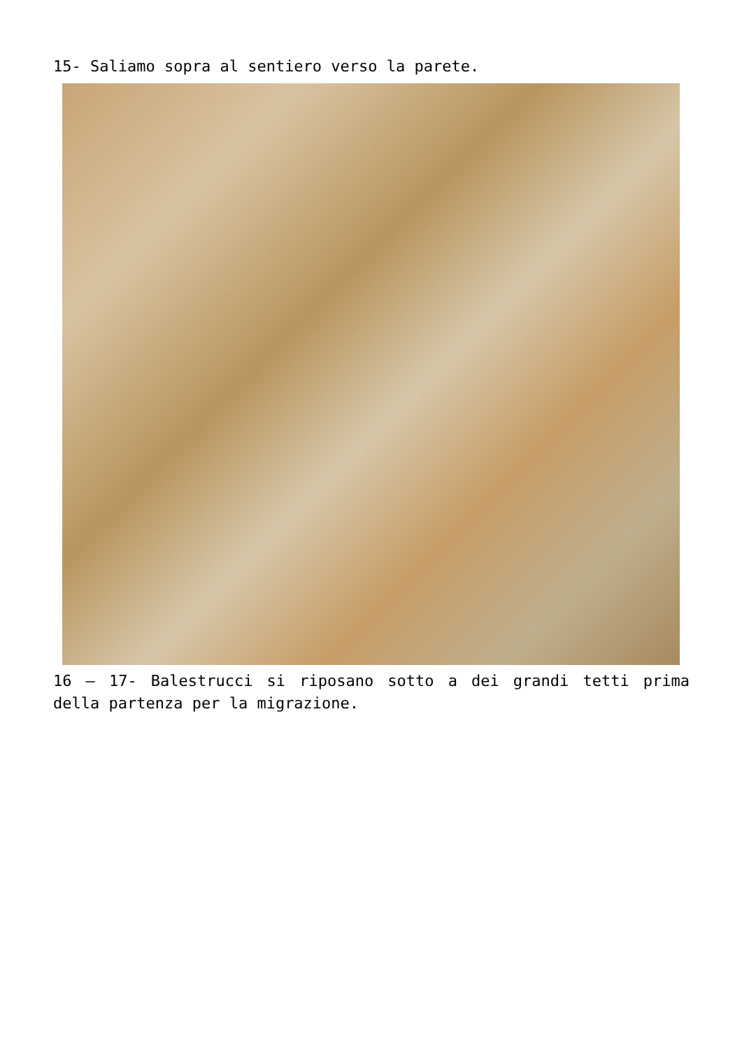15- Saliamo sopra al sentiero verso la parete.
16 – 17- Balestrucci si riposano sotto a dei grandi tetti prima della partenza per la migrazione.